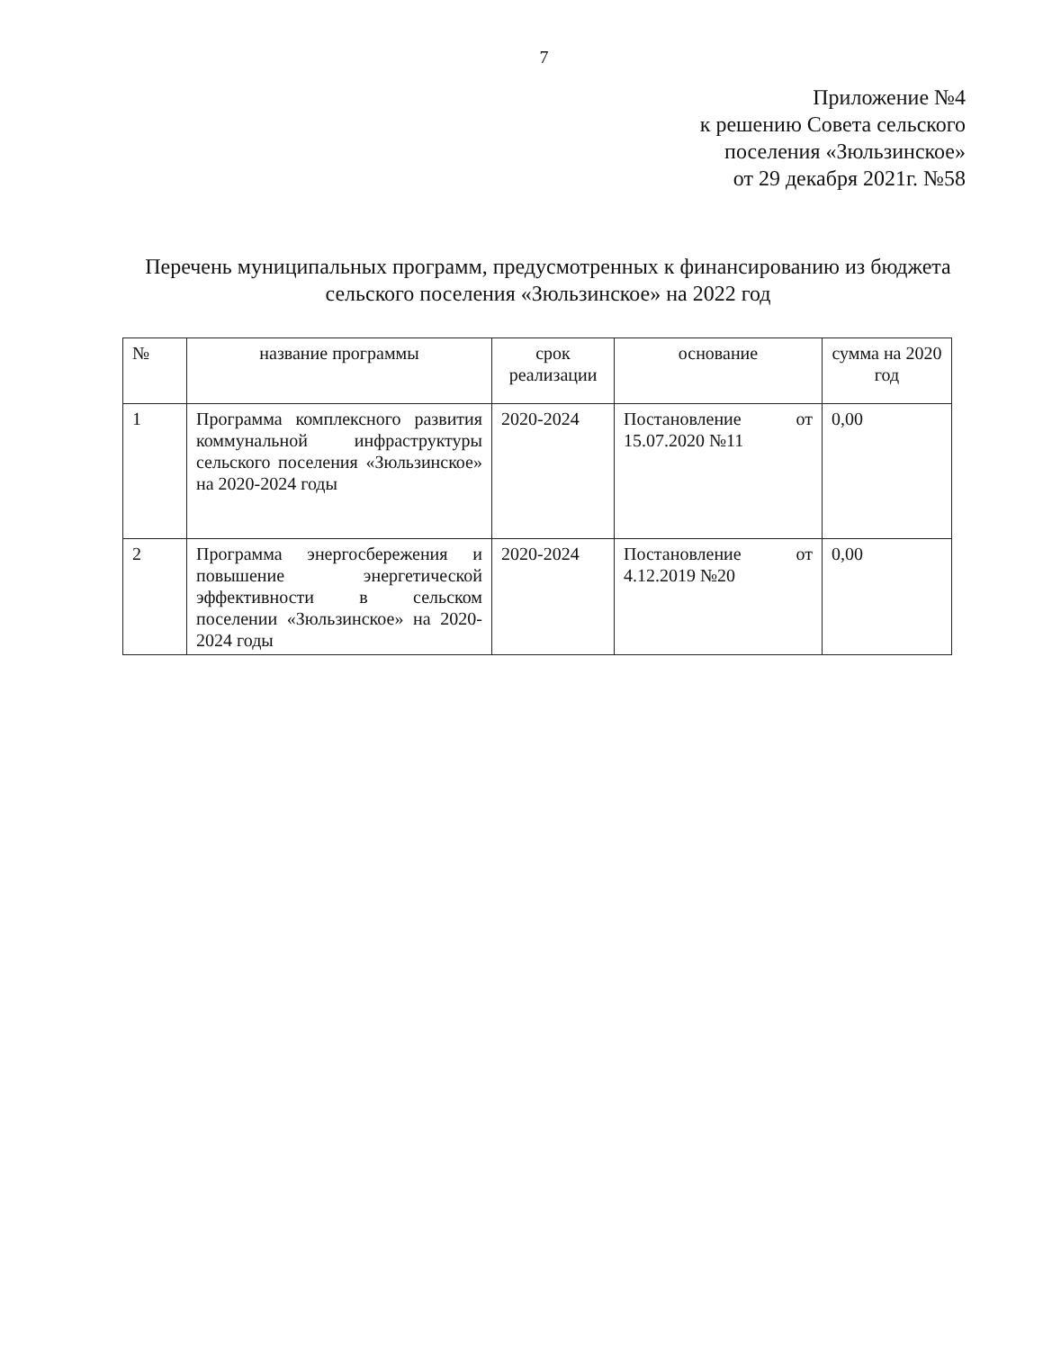7
Приложение №4
к решению Совета сельского
поселения «Зюльзинское»
от 29 декабря 2021г. №58
Перечень муниципальных программ, предусмотренных к финансированию из бюджета сельского поселения «Зюльзинское» на 2022 год
| № | название программы | срок реализации | основание | сумма на 2020 год |
| --- | --- | --- | --- | --- |
| 1 | Программа комплексного развития коммунальной инфраструктуры сельского поселения «Зюльзинское» на 2020-2024 годы | 2020-2024 | Постановление от 15.07.2020 №11 | 0,00 |
| 2 | Программа энергосбережения и повышение энергетической эффективности в сельском поселении «Зюльзинское» на 2020-2024 годы | 2020-2024 | Постановление от 4.12.2019 №20 | 0,00 |